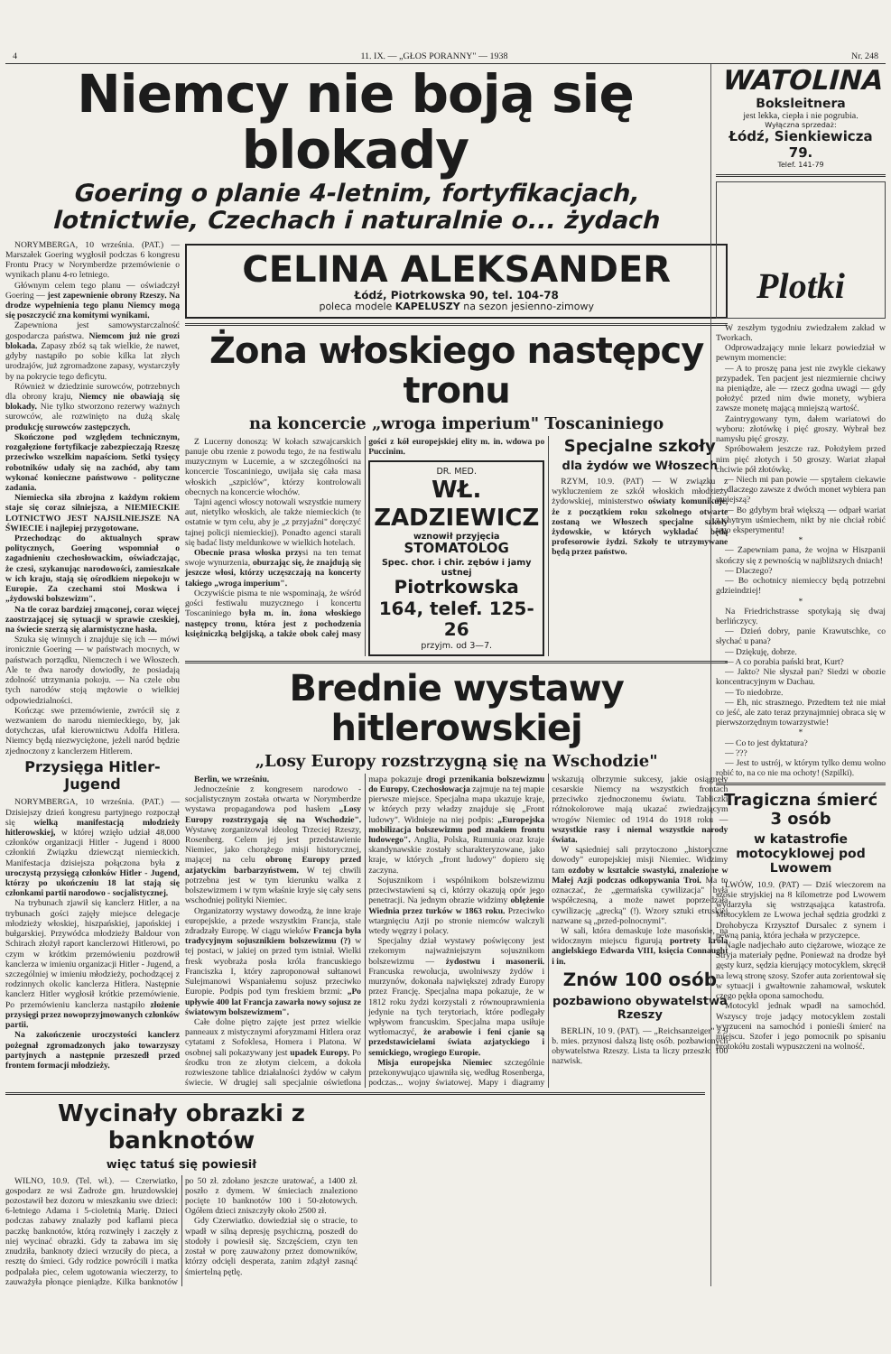4 11. IX. — „GŁOS PORANNY" — 1938 Nr. 248
Niemcy nie boją się blokady
Goering o planie 4-letnim, fortyfikacjach, lotnictwie, Czechach i naturalnie o... żydach
NORYMBERGA, 10 września. (PAT.) — Marszałek Goering wygłosił podczas 6 kongresu Frontu Pracy w Norymberdze przemówienie o wynikach planu 4-ro letniego.
Głównym celem tego planu — oświadczył Goering — jest zapewnienie obrony Rzeszy. Na drodze wypełnienia tego planu Niemcy mogą się poszczycić zna komitymi wynikami.
Zapewniona jest samowystarczalność gospodarcza państwa. Niemcom już nie grozi blokada. Zapasy zbóż są tak wielkie, że nawet, gdyby nastąpiło po sobie kilka lat złych urodzajów, już zgromadzone zapasy, wystarczyły by na pokrycie tego deficytu.
Również w dziedzinie surowców, potrzebnych dla obrony kraju, Niemcy nie obawiają się blokady. Nie tylko stworzono rezerwy ważnych surowców, ale rozwinięto na dużą skalę produkcję surowców zastępczych.
Skończone pod względem technicznym, rozgałęzione fortyfikacje zabezpieczają Rzeszę przeciwko wszelkim napaściom. Setki tysięcy robotników udały się na zachód, aby tam wykonać konieczne państwowo - polityczne zadania.
Niemiecka siła zbrojna z każdym rokiem staje się coraz silniejsza, a NIEMIECKIE LOTNICTWO JEST NAJSILNIEJSZE NA ŚWIECIE i najlepiej przygotowane.
Przechodząc do aktualnych spraw politycznych, Goering wspomniał o zagadnieniu czechosłowackim, oświadczając, że czesi, szykanując narodowości, zamieszkałe w ich kraju, stają się ośrodkiem niepokoju w Europie. Za czechami stoi Moskwa i „żydowski bolszewizm".
Na tle coraz bardziej zmąconej, coraz więcej zaostrzającej się sytuacji w sprawie czeskiej, na świecie szerzą się alarmistyczne hasła.
Szuka się winnych i znajduje się ich — mówi ironicznie Goering — w państwach mocnych, w państwach porządku, Niemczech i we Włoszech. Ale te dwa narody dowiodły, że posiadają zdolność utrzymania pokoju. — Na czele obu tych narodów stoją mężowie o wielkiej odpowiedzialności.
Kończąc swe przemówienie, zwrócił się z wezwaniem do narodu niemieckiego, by, jak dotychczas, ufał kierownictwu Adolfa Hitlera. Niemcy będą niezwyciężone, jeżeli naród będzie zjednoczony z kanclerzem Hitlerem.
Przysięga Hitler-Jugend
NORYMBERGA, 10 września. (PAT.) — Dzisiejszy dzień kongresu partyjnego rozpoczął się wielką manifestacją młodzieży hitlerowskiej, w której wzięło udział 48.000 członków organizacji Hitler - Jugend i 8000 członkiń Związku dziewcząt niemieckich. Manifestacja dzisiejsza połączona była z uroczystą przysięgą członków Hitler - Jugend, którzy po ukończeniu 18 lat stają się członkami partii narodowo - socjalistycznej.
Na trybunach zjawił się kanclerz Hitler, a na trybunach gości zajęły miejsce delegacje młodzieży włoskiej, hiszpańskiej, japońskiej i bułgarskiej. Przywódca młodzieży Baldour von Schirach złożył raport kanclerzowi Hitlerowi, po czym w krótkim przemówieniu pozdrowił kanclerza w imieniu organizacji Hitler - Jugend, a szczególniej w imieniu młodzieży, pochodzącej z rodzinnych okolic kanclerza Hitlera. Następnie kanclerz Hitler wygłosił krótkie przemówienie. Po przemówieniu kanclerza nastąpiło złożenie przysięgi przez nowoprzyjmowanych członków partii.
Na zakończenie uroczystości kanclerz pożegnał zgromadzonych jako towarzyszy partyjnych a następnie przeszedł przed frontem formacji młodzieży.
CELINA ALEKSANDER
Łódź, Piotrkowska 90, tel. 104-78
poleca modele KAPELUSZY na sezon jesienno-zimowy
Żona włoskiego następcy tronu
na koncercie „wroga imperium" Toscaniniego
Z Lucerny donoszą: W kołach szwajcarskich panuje obu rzenie z powodu tego, że na festiwalu muzycznym w Lucernie, a w szczególności na koncercie Toscaniniego, uwijała się cała masa włoskich „szpiclów", którzy kontrolowali obecnych na koncercie włochów.
Tajni agenci włoscy notowali wszystkie numery aut, nietylko włoskich, ale także niemieckich (te ostatnie w tym celu, aby je „z przyjaźni" doręczyć tajnej policji niemieckiej). Ponadto agenci starali się badać listy meldunkowe w wielkich hotelach.
Obecnie prasa włoska przysi na ten temat swoje wynurzenia, oburzając się, że znajdują się jeszcze włosi, którzy uczęszczają na koncerty takiego „wroga imperium".
Oczywiście pisma te nie wspominają, że wśród gości festiwalu muzycznego i koncertu Toscaniniego była m. in. żona włoskiego następcy tronu, która jest z pochodzenia księżniczką belgijską, a także obok całej masy gości z kół europejskiej elity m. in. wdowa po Puccinim.
DR. MED.
WŁ. ZADZIEWICZ
wznowił przyjęcia
STOMATOLOG
Spec. chor. i chir. zębów i jamy ustnej
Piotrkowska 164, telef. 125-26
przyjm. od 3—7.
Specjalne szkoły
dla żydów we Włoszech
RZYM, 10.9. (PAT) — W związku z wykluczeniem ze szkół włoskich młodzieży żydowskiej, ministerstwo oświaty komunikuje, że z początkiem roku szkolnego otwarte zostaną we Włoszech specjalne szkoły żydowskie, w których wykładać będą profesorowie żydzi. Szkoły te utrzymywane będą przez państwo.
Brednie wystawy hitlerowskiej
„Losy Europy rozstrzygną się na Wschodzie"
Berlin, we wrześniu.
Jednocześnie z kongresem narodowo - socjalistycznym została otwarta w Norymberdze wystawa propagandowa pod hasłem „Losy Europy rozstrzygają się na Wschodzie". Wystawę zorganizował ideolog Trzeciej Rzeszy, Rosenberg. Celem jej jest przedstawienie Niemiec, jako chorążego misji historycznej, mającej na celu obronę Europy przed azjatyckim barbarzyństwem. W tej chwili potrzebna jest w tym kierunku walka z bolszewizmem i w tym właśnie kryje się cały sens wschodniej polityki Niemiec.
Organizatorzy wystawy dowodzą, że inne kraje europejskie, a przede wszystkim Francja, stale zdradzały Europę. W ciągu wieków Francja była tradycyjnym sojusznikiem bolszewizmu (?) w tej postaci, w jakiej on przed tym istniał. Wielki fresk wyobraża posła króla francuskiego Franciszka I, który zaproponował sułtanowi Sulejmanowi Wspaniałemu sojusz przeciwko Europie. Podpis pod tym freskiem brzmi: „Po upływie 400 lat Francja zawarła nowy sojusz ze światowym bolszewizmem".
Całe dolne piętro zajęte jest przez wielkie panneaux z mistycznymi aforyzmami Hitlera oraz cytatami z Sofoklesa, Homera i Platona. W osobnej sali pokazywany jest upadek Europy. Po środku tron ze złotym cielcem, a dokoła rozwieszone tablice działalności żydów w całym świecie. W drugiej sali specjalnie oświetlona mapa pokazuje drogi przenikania bolszewizmu do Europy. Czechosłowacja zajmuje na tej mapie pierwsze miejsce. Specjalna mapa ukazuje kraje, w których przy władzy znajduje się „Front ludowy". Widnieje na niej podpis: „Europejska mobilizacja bolszewizmu pod znakiem frontu ludowego". Anglia, Polska, Rumunia oraz kraje skandynawskie zostały scharakteryzowane, jako kraje, w których „front ludowy" dopiero się zaczyna.
Sojusznikom i wspólnikom bolszewizmu przeciwstawieni są ci, którzy okazują opór jego penetracji. Na jednym obrazie widzimy oblężenie Wiednia przez turków w 1863 roku. Przeciwko wtargnięciu Azji po stronie niemców walczyli wtedy węgrzy i polacy.
Specjalny dział wystawy poświęcony jest rzekomym najważniejszym sojusznikom bolszewizmu — żydostwu i masonerii. Francuska rewolucja, uwolniwszy żydów i murzynów, dokonała największej zdrady Europy przez Francję. Specjalna mapa pokazuje, że w 1812 roku żydzi korzystali z równouprawnienia jedynie na tych terytoriach, które podlegały wpływom francuskim. Specjalna mapa usiłuje wytłomaczyć, że arabowie i feni cjanie są przedstawicielami świata azjatyckiego i semickiego, wrogiego Europie.
Misja europejska Niemiec szczególnie przekonywująco ujawniła się, według Rosenberga, podczas... wojny światowej. Mapy i diagramy wskazują olbrzymie sukcesy, jakie osiągnęły cesarskie Niemcy na wszystkich frontach przeciwko zjednoczonemu światu. Tabliczki różnokolorowe mają ukazać zwiedzającym wrogów Niemiec od 1914 do 1918 roku — wszystkie rasy i niemal wszystkie narody świata.
W sąsiedniej sali przytoczono „historyczne dowody" europejskiej misji Niemiec. Widzimy tam ozdoby w kształcie swastyki, znalezione w Małej Azji podczas odkopywania Troi. Ma to oznaczać, że „germańska cywilizacja" była współczesną, a może nawet poprzedzała cywilizację „grecką" (!). Wzory sztuki etruskiej nazwane są „przed-polnocnymi".
W sali, która demaskuje loże masońskie, na widocznym miejscu figurują portrety króla angielskiego Edwarda VIII, księcia Connaught i in.
Znów 100 osób
pozbawiono obywatelstwa Rzeszy
BERLIN, 10 9. (PAT). — „Reichsanzeiger" z 9 b. mies. przynosi dalszą listę osób. pozbawionych obywatelstwa Rzeszy. Lista ta liczy przeszło 100 nazwisk.
Wycinały obrazki z banknotów
więc tatuś się powiesił
WILNO, 10.9. (Tel. wł.). — Czerwiatko, gospodarz ze wsi Zadroże gm. hruzdowskiej pozostawił bez dozoru w mieszkaniu swe dzieci: 6-letniego Adama i 5-cioletnią Marię. Dzieci podczas zabawy znalazły pod kaflami pieca paczkę banknotów, którą rozwinęły i zaczęły z niej wycinać obrazki. Gdy ta zabawa im się znudziła, banknoty dzieci wrzuciły do pieca, a resztę do śmieci. Gdy rodzice powrócili i matka podpalała piec, celem ugotowania wieczerzy, to zauważyła płonące pieniądze. Kilka banknotów po 50 zł. zdołano jeszcze uratować, a 1400 zł. poszło z dymem. W śmieciach znaleziono pocięte 10 banknotów 100 i 50-złotowych. Ogółem dzieci zniszczyły około 2500 zł.
Gdy Czerwiatko. dowiedział się o stracie, to wpadł w silną depresję psychiczną, poszedł do stodoły i powiesił się. Szczęściem, czyn ten został w porę zauważony przez domowników, którzy odcięli desperata, zanim zdążył zasnąć śmiertelną pętlę.
WATOLINA
Boksleitnera
jest lekka, ciepła i nie pogrubia.
Wyłączna sprzedaż:
Łódź, Sienkiewicza 79.
Telef. 141-79
Plotki
W zeszłym tygodniu zwiedzałem zakład w Tworkach.
Odprowadzający mnie lekarz powiedział w pewnym momencie:
— A to proszę pana jest nie zwykle ciekawy przypadek. Ten pacjent jest niezmiernie chciwy na pieniądze, ale — rzecz godna uwagi — gdy położyć przed nim dwie monety, wybiera zawsze monetę mającą mniejszą wartość.
Zaintrygowany tym, dałem wariatowi do wyboru: złotówkę i pięć groszy. Wybrał bez namysłu pięć groszy.
Spróbowałem jeszcze raz. Położyłem przed nim pięć złotych i 50 groszy. Wariat złapał chciwie pół złotówkę.
— Niech mi pan powie — spytałem ciekawie — dlaczego zawsze z dwóch monet wybiera pan mniejszą?
— Bo gdybym brał większą — odparł wariat z chytrym uśmiechem, nikt by nie chciał robić tego eksperymentu!
*
— Zapewniam pana, że wojna w Hiszpanii skończy się z pewnością w najbliższych dniach!
— Dlaczego?
— Bo ochotnicy niemieccy będą potrzebni gdzieindziej!
*
Na Friedrichstrasse spotykają się dwaj berlińczycy.
— Dzień dobry, panie Krawutschke, co słychać u pana?
— Dziękuję, dobrze.
— A co porabia pański brat, Kurt?
— Jakto? Nie słyszał pan? Siedzi w obozie koncentracyjnym w Dachau.
— To niedobrze.
— Eh, nic strasznego. Przedtem też nie miał co jeść, ale zato teraz przynajmniej obraca się w pierwszorzędnym towarzystwie!
*
— Co to jest dyktatura?
— ???
— Jest to ustrój, w którym tylko demu wolno robić to, na co nie ma ochoty! (Szpilki).
Tragiczna śmierć 3 osób
w katastrofie motocyklowej pod Lwowem
LWÓW, 10.9. (PAT) — Dziś wieczorem na szosie stryjskiej na 8 kilometrze pod Lwowem wydarzyła się wstrząsająca katastrofa. Motocyklem ze Lwowa jechał sędzia grodzki z Drohobycza Krzysztof Dursalec z synem i pewną panią, która jechała w przyczepce.
Nagle nadjechało auto ciężarowe, wiozące ze Stryja materiały pędne. Ponieważ na drodze był gęsty kurz, sędzia kierujący motocyklem, skręcił na lewą stronę szosy. Szofer auta zorientował się w sytuacji i gwałtownie zahamował, wskutek czego pękła opona samochodu.
Motocykl jednak wpadł na samochód. Wszyscy troje jadący motocyklem zostali wyrzuceni na samochód i ponieśli śmierć na miejscu. Szofer i jego pomocnik po spisaniu protokółu zostali wypuszczeni na wolność.